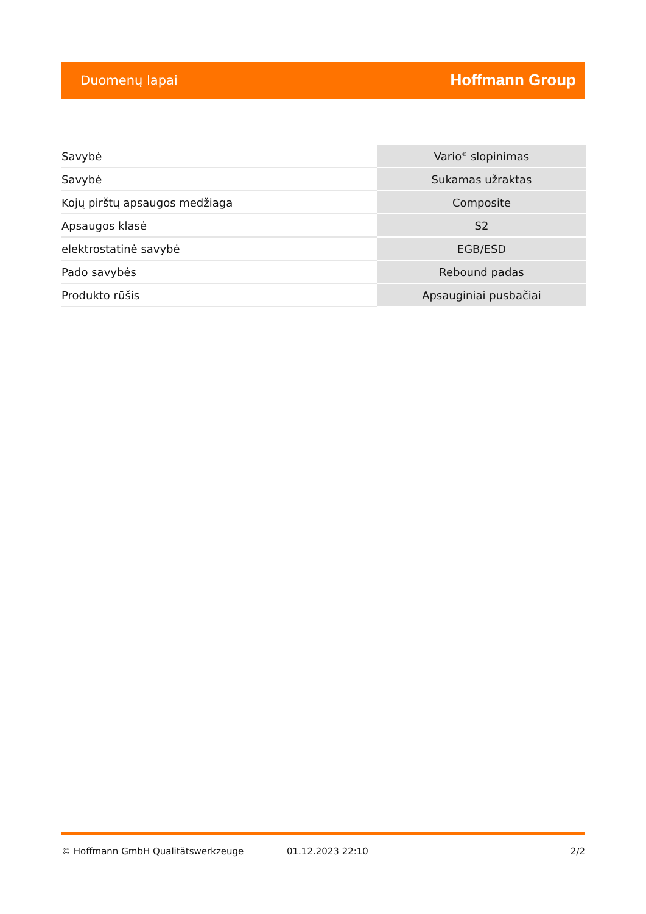Duomenų lapai Hoffmann Group
| Savybė | Vario<sup>®</sup> slopinimas |
| Savybė | Sukamas užraktas |
| Kojų pirštų apsaugos medžiaga | Composite |
| Apsaugos klasė | S2 |
| elektrostatinė savybė | EGB/ESD |
| Pado savybės | Rebound padas |
| Produkto rūšis | Apsauginiai pusbačiai |
© Hoffmann GmbH Qualitätswerkzeuge 01.12.2023 22:10 2/2